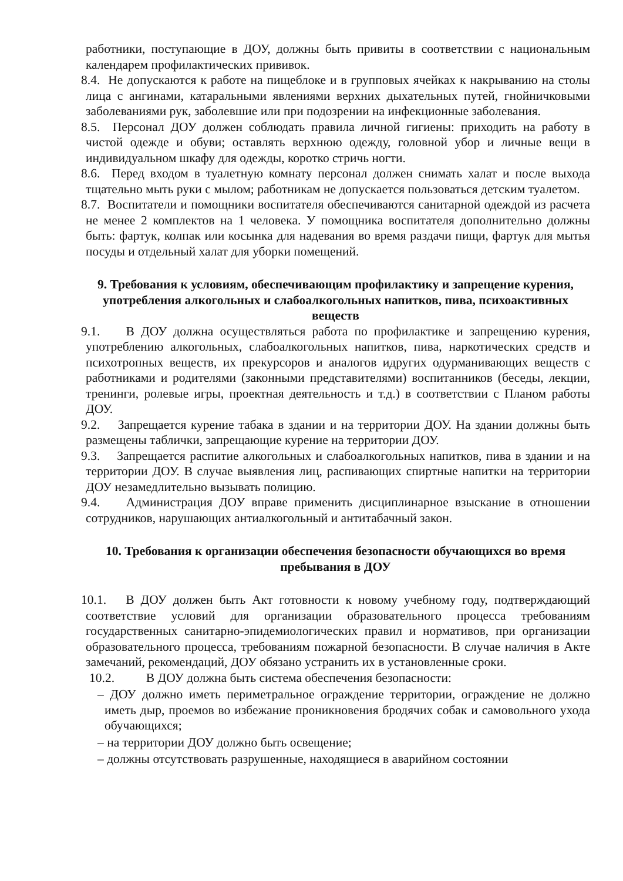работники, поступающие в ДОУ, должны быть привиты в соответствии с национальным календарем профилактических прививок.
8.4. Не допускаются к работе на пищеблоке и в групповых ячейках к накрыванию на столы лица с ангинами, катаральными явлениями верхних дыхательных путей, гнойничковыми заболеваниями рук, заболевшие или при подозрении на инфекционные заболевания.
8.5. Персонал ДОУ должен соблюдать правила личной гигиены: приходить на работу в чистой одежде и обуви; оставлять верхнюю одежду, головной убор и личные вещи в индивидуальном шкафу для одежды, коротко стричь ногти.
8.6. Перед входом в туалетную комнату персонал должен снимать халат и после выхода тщательно мыть руки с мылом; работникам не допускается пользоваться детским туалетом.
8.7. Воспитатели и помощники воспитателя обеспечиваются санитарной одеждой из расчета не менее 2 комплектов на 1 человека. У помощника воспитателя дополнительно должны быть: фартук, колпак или косынка для надевания во время раздачи пищи, фартук для мытья посуды и отдельный халат для уборки помещений.
9. Требования к условиям, обеспечивающим профилактику и запрещение курения, употребления алкогольных и слабоалкогольных напитков, пива, психоактивных веществ
9.1. В ДОУ должна осуществляться работа по профилактике и запрещению курения, употреблению алкогольных, слабоалкогольных напитков, пива, наркотических средств и психотропных веществ, их прекурсоров и аналогов идругих одурманивающих веществ с работниками и родителями (законными представителями) воспитанников (беседы, лекции, тренинги, ролевые игры, проектная деятельность и т.д.) в соответствии с Планом работы ДОУ.
9.2. Запрещается курение табака в здании и на территории ДОУ. На здании должны быть размещены таблички, запрещающие курение на территории ДОУ.
9.3. Запрещается распитие алкогольных и слабоалкогольных напитков, пива в здании и на территории ДОУ. В случае выявления лиц, распивающих спиртные напитки на территории ДОУ незамедлительно вызывать полицию.
9.4. Администрация ДОУ вправе применить дисциплинарное взыскание в отношении сотрудников, нарушающих антиалкогольный и антитабачный закон.
10. Требования к организации обеспечения безопасности обучающихся во время пребывания в ДОУ
10.1. В ДОУ должен быть Акт готовности к новому учебному году, подтверждающий соответствие условий для организации образовательного процесса требованиям государственных санитарно-эпидемиологических правил и нормативов, при организации образовательного процесса, требованиям пожарной безопасности. В случае наличия в Акте замечаний, рекомендаций, ДОУ обязано устранить их в установленные сроки.
10.2. В ДОУ должна быть система обеспечения безопасности:
– ДОУ должно иметь периметральное ограждение территории, ограждение не должно иметь дыр, проемов во избежание проникновения бродячих собак и самовольного ухода обучающихся;
– на территории ДОУ должно быть освещение;
– должны отсутствовать разрушенные, находящиеся в аварийном состоянии